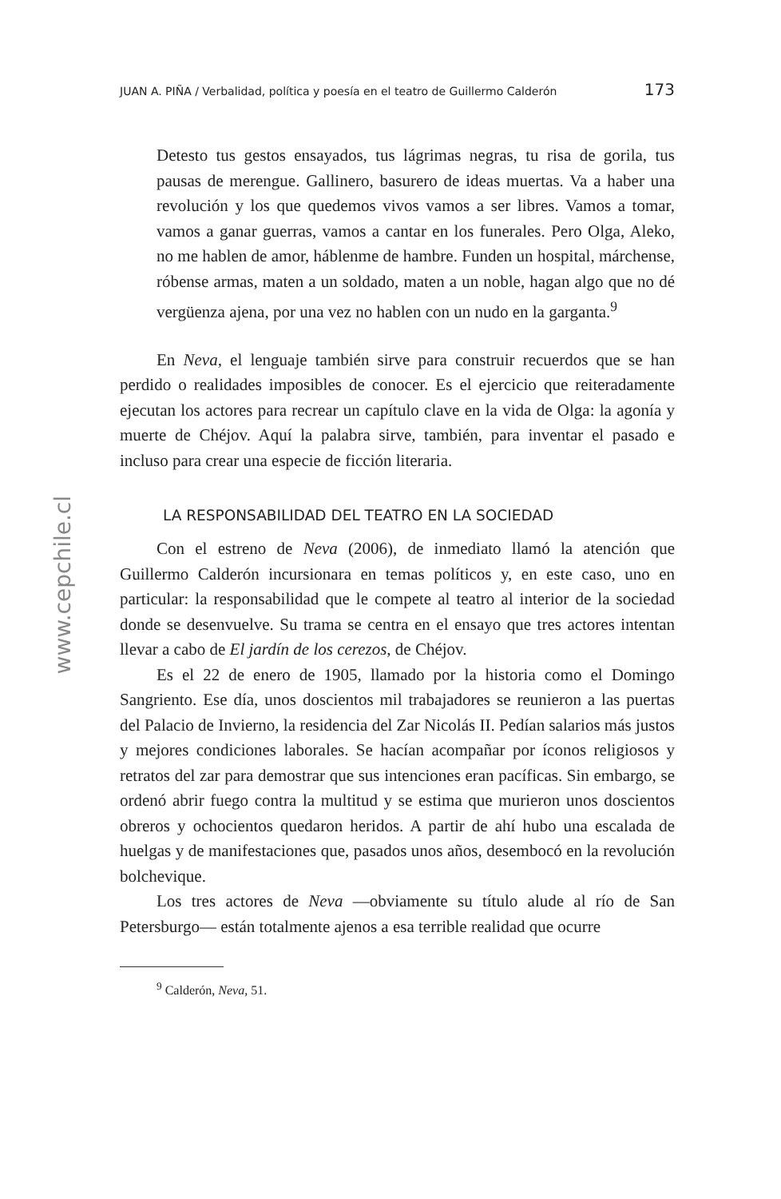www.cepchile.cl
JUAN A. PIÑA / Verbalidad, política y poesía en el teatro de Guillermo Calderón 173
Detesto tus gestos ensayados, tus lágrimas negras, tu risa de gorila, tus pausas de merengue. Gallinero, basurero de ideas muertas. Va a haber una revolución y los que quedemos vivos vamos a ser libres. Vamos a tomar, vamos a ganar guerras, vamos a cantar en los funerales. Pero Olga, Aleko, no me hablen de amor, háblenme de hambre. Funden un hospital, márchense, róbense armas, maten a un soldado, maten a un noble, hagan algo que no dé vergüenza ajena, por una vez no hablen con un nudo en la garganta.<sup>9</sup>
En Neva, el lenguaje también sirve para construir recuerdos que se han perdido o realidades imposibles de conocer. Es el ejercicio que reiteradamente ejecutan los actores para recrear un capítulo clave en la vida de Olga: la agonía y muerte de Chéjov. Aquí la palabra sirve, también, para inventar el pasado e incluso para crear una especie de ficción literaria.
LA RESPONSABILIDAD DEL TEATRO EN LA SOCIEDAD
Con el estreno de Neva (2006), de inmediato llamó la atención que Guillermo Calderón incursionara en temas políticos y, en este caso, uno en particular: la responsabilidad que le compete al teatro al interior de la sociedad donde se desenvuelve. Su trama se centra en el ensayo que tres actores intentan llevar a cabo de El jardín de los cerezos, de Chéjov.
Es el 22 de enero de 1905, llamado por la historia como el Domingo Sangriento. Ese día, unos doscientos mil trabajadores se reunieron a las puertas del Palacio de Invierno, la residencia del Zar Nicolás II. Pedían salarios más justos y mejores condiciones laborales. Se hacían acompañar por íconos religiosos y retratos del zar para demostrar que sus intenciones eran pacíficas. Sin embargo, se ordenó abrir fuego contra la multitud y se estima que murieron unos doscientos obreros y ochocientos quedaron heridos. A partir de ahí hubo una escalada de huelgas y de manifestaciones que, pasados unos años, desembocó en la revolución bolchevique.
Los tres actores de Neva —obviamente su título alude al río de San Petersburgo— están totalmente ajenos a esa terrible realidad que ocurre
<sup>9</sup> Calderón, Neva, 51.